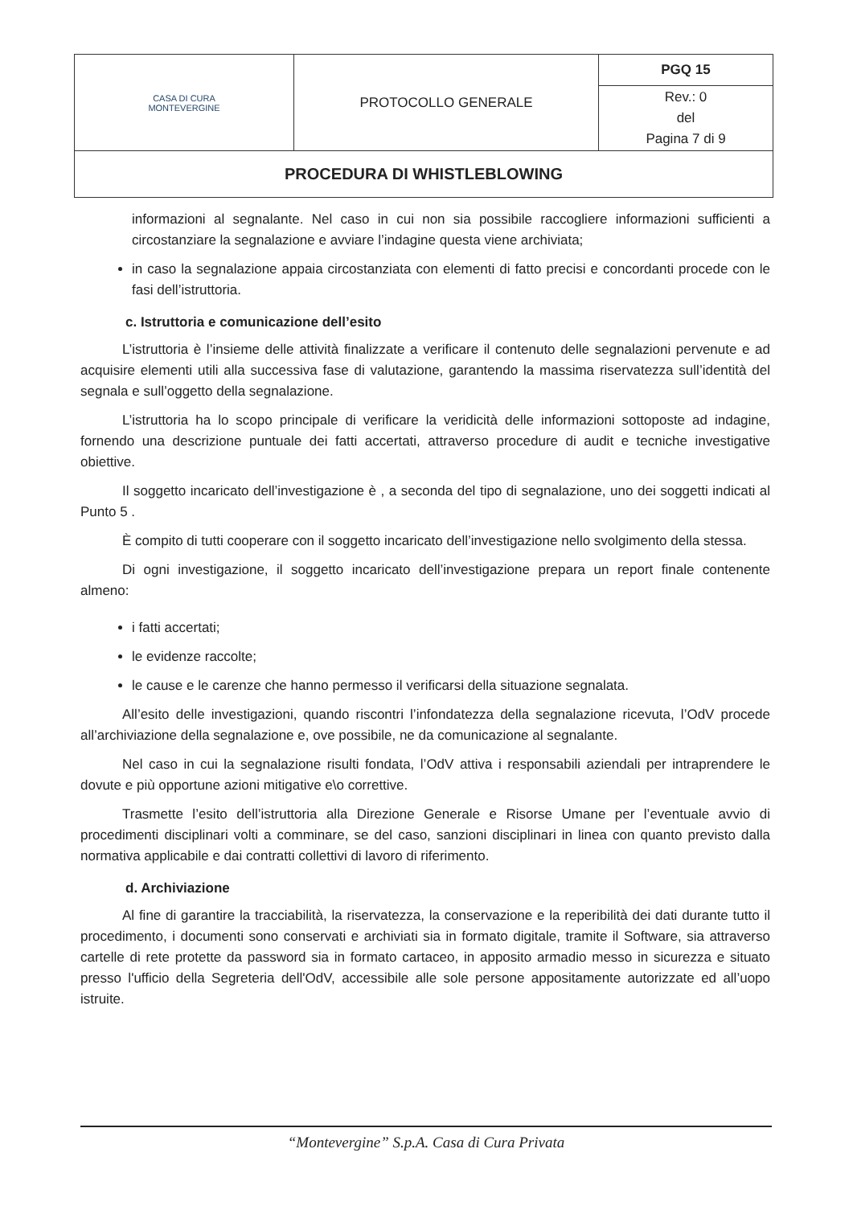| CASA DI CURA MONTEVERGINE | PROTOCOLLO GENERALE | PGQ 15 |
| | | Rev.: 0 del Pagina 7 di 9 |
| PROCEDURA DI WHISTLEBLOWING | | |
informazioni al segnalante. Nel caso in cui non sia possibile raccogliere informazioni sufficienti a circostanziare la segnalazione e avviare l’indagine questa viene archiviata;
in caso la segnalazione appaia circostanziata con elementi di fatto precisi e concordanti procede con le fasi dell’istruttoria.
c. Istruttoria e comunicazione dell’esito
L’istruttoria è l’insieme delle attività finalizzate a verificare il contenuto delle segnalazioni pervenute e ad acquisire elementi utili alla successiva fase di valutazione, garantendo la massima riservatezza sull’identità del segnala e sull’oggetto della segnalazione.
L’istruttoria ha lo scopo principale di verificare la veridicità delle informazioni sottoposte ad indagine, fornendo una descrizione puntuale dei fatti accertati, attraverso procedure di audit e tecniche investigative obiettive.
Il soggetto incaricato dell’investigazione è , a seconda del tipo di segnalazione, uno dei soggetti indicati al Punto 5 .
È compito di tutti cooperare con il soggetto incaricato dell’investigazione nello svolgimento della stessa.
Di ogni investigazione, il soggetto incaricato dell’investigazione prepara un report finale contenente almeno:
i fatti accertati;
le evidenze raccolte;
le cause e le carenze che hanno permesso il verificarsi della situazione segnalata.
All’esito delle investigazioni, quando riscontri l’infondatezza della segnalazione ricevuta, l’OdV procede all’archiviazione della segnalazione e, ove possibile, ne da comunicazione al segnalante.
Nel caso in cui la segnalazione risulti fondata, l’OdV attiva i responsabili aziendali per intraprendere le dovute e più opportune azioni mitigative e\o correttive.
Trasmette l’esito dell’istruttoria alla Direzione Generale e Risorse Umane per l’eventuale avvio di procedimenti disciplinari volti a comminare, se del caso, sanzioni disciplinari in linea con quanto previsto dalla normativa applicabile e dai contratti collettivi di lavoro di riferimento.
d. Archiviazione
Al fine di garantire la tracciabilità, la riservatezza, la conservazione e la reperibilità dei dati durante tutto il procedimento, i documenti sono conservati e archiviati sia in formato digitale, tramite il Software, sia attraverso cartelle di rete protette da password sia in formato cartaceo, in apposito armadio messo in sicurezza e situato presso l'ufficio della Segreteria dell'OdV, accessibile alle sole persone appositamente autorizzate ed all’uopo istruite.
“Montevergine” S.p.A. Casa di Cura Privata